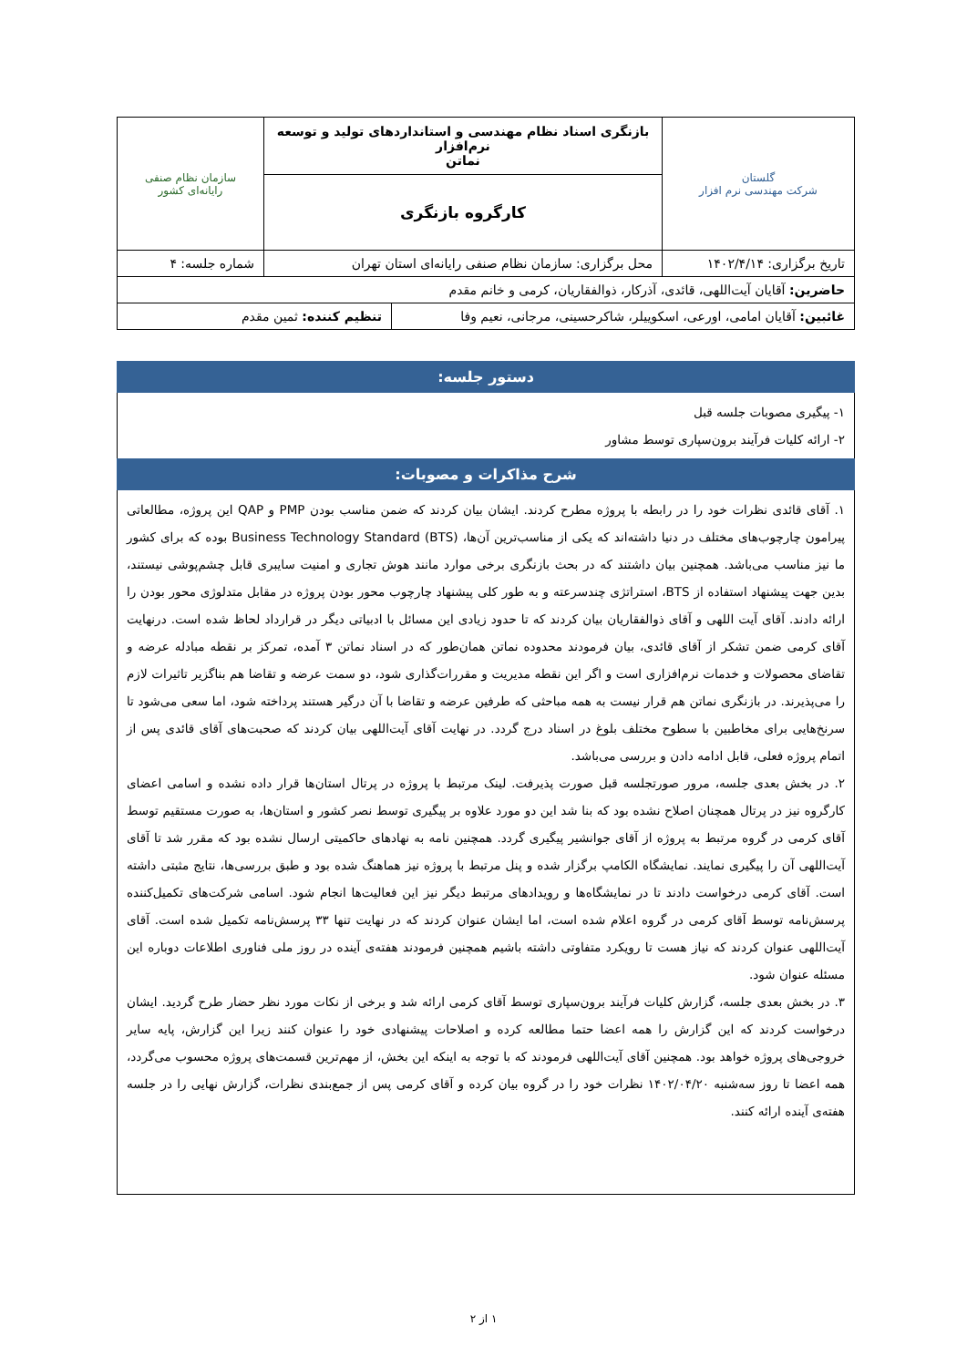| گلستان شرکت مهندسی نرم افزار | بازنگری اسناد نظام مهندسی و استانداردهای تولید و توسعه نرم‌افزار نماتن | سازمان نظام صنفی رایانه‌ای کشور |
| | کارگروه بازنگری | |
| تاریخ برگزاری: ۱۴۰۲/۴/۱۴ | محل برگزاری: سازمان نظام صنفی رایانه‌ای استان تهران | شماره جلسه: ۴ |
| حاضرین: آقایان آیت‌اللهی، قائدی، آذرکار، ذوالفقاریان، کرمی و خانم مقدم | | |
| غائبین: آقایان امامی، اورعی، اسکوییلر، شاکرحسینی، مرجانی، نعیم وفا | تنظیم کننده: ثمین مقدم |
دستور جلسه:
۱- پیگیری مصوبات جلسه قبل
۲- ارائه کلیات فرآیند برون‌سپاری توسط مشاور
شرح مذاکرات و مصوبات:
۱. آقای قائدی نظرات خود را در رابطه با پروژه مطرح کردند. ایشان بیان کردند که ضمن مناسب بودن PMP و QAP این پروژه، مطالعاتی پیرامون چارچوب‌های مختلف در دنیا داشته‌اند که یکی از مناسب‌ترین آن‌ها، Business Technology Standard (BTS) بوده که برای کشور ما نیز مناسب می‌باشد. همچنین بیان داشتند که در بحث بازنگری برخی موارد مانند هوش تجاری و امنیت سایبری قابل چشم‌پوشی نیستند، بدین جهت پیشنهاد استفاده از BTS، استراتژی چندسرعته و به طور کلی پیشنهاد چارچوب محور بودن پروژه در مقابل متدلوژی محور بودن را ارائه دادند. آقای آیت اللهی و آقای ذوالفقاریان بیان کردند که تا حدود زیادی این مسائل با ادبیاتی دیگر در قرارداد لحاظ شده است. درنهایت آقای کرمی ضمن تشکر از آقای قائدی، بیان فرمودند محدوده نماتن همان‌طور که در اسناد نماتن ۳ آمده، تمرکز بر نقطه مبادله عرضه و تقاضای محصولات و خدمات نرم‌افزاری است و اگر این نقطه مدیریت و مقررات‌گذاری شود، دو سمت عرضه و تقاضا هم بناگزیر تاثیرات لازم را می‌پذیرند. در بازنگری نماتن هم قرار نیست به همه مباحثی که طرفین عرضه و تقاضا با آن درگیر هستند پرداخته شود، اما سعی می‌شود تا سرنخ‌هایی برای مخاطبین با سطوح مختلف بلوغ در اسناد درج گردد. در نهایت آقای آیت‌اللهی بیان کردند که صحبت‌های آقای قائدی پس از اتمام پروژه فعلی، قابل ادامه دادن و بررسی می‌باشد.
۲. در بخش بعدی جلسه، مرور صورتجلسه قبل صورت پذیرفت. لینک مرتبط با پروژه در پرتال استان‌ها قرار داده نشده و اسامی اعضای کارگروه نیز در پرتال همچنان اصلاح نشده بود که بنا شد این دو مورد علاوه بر پیگیری توسط نصر کشور و استان‌ها، به صورت مستقیم توسط آقای کرمی در گروه مرتبط به پروژه از آقای جوانشیر پیگیری گردد. همچنین نامه به نهادهای حاکمیتی ارسال نشده بود که مقرر شد تا آقای آیت‌اللهی آن را پیگیری نمایند. نمایشگاه الکامپ برگزار شده و پنل مرتبط با پروژه نیز هماهنگ شده بود و طبق بررسی‌ها، نتایج مثبتی داشته است. آقای کرمی درخواست دادند تا در نمایشگاه‌ها و رویدادهای مرتبط دیگر نیز این فعالیت‌ها انجام شود. اسامی شرکت‌های تکمیل‌کننده پرسش‌نامه توسط آقای کرمی در گروه اعلام شده است، اما ایشان عنوان کردند که در نهایت تنها ۳۳ پرسش‌نامه تکمیل شده است. آقای آیت‌اللهی عنوان کردند که نیاز هست تا رویکرد متفاوتی داشته باشیم همچنین فرمودند هفته‌ی آینده در روز ملی فناوری اطلاعات دوباره این مسئله عنوان شود.
۳. در بخش بعدی جلسه، گزارش کلیات فرآیند برون‌سپاری توسط آقای کرمی ارائه شد و برخی از نکات مورد نظر حضار طرح گردید. ایشان درخواست کردند که این گزارش را همه اعضا حتما مطالعه کرده و اصلاحات پیشنهادی خود را عنوان کنند زیرا این گزارش، پایه سایر خروجی‌های پروژه خواهد بود. همچنین آقای آیت‌اللهی فرمودند که با توجه به اینکه این بخش، از مهم‌ترین قسمت‌های پروژه محسوب می‌گردد، همه اعضا تا روز سه‌شنبه ۱۴۰۲/۰۴/۲۰ نظرات خود را در گروه بیان کرده و آقای کرمی پس از جمع‌بندی نظرات، گزارش نهایی را در جلسه هفته‌ی آینده ارائه کنند.
۱ از ۲